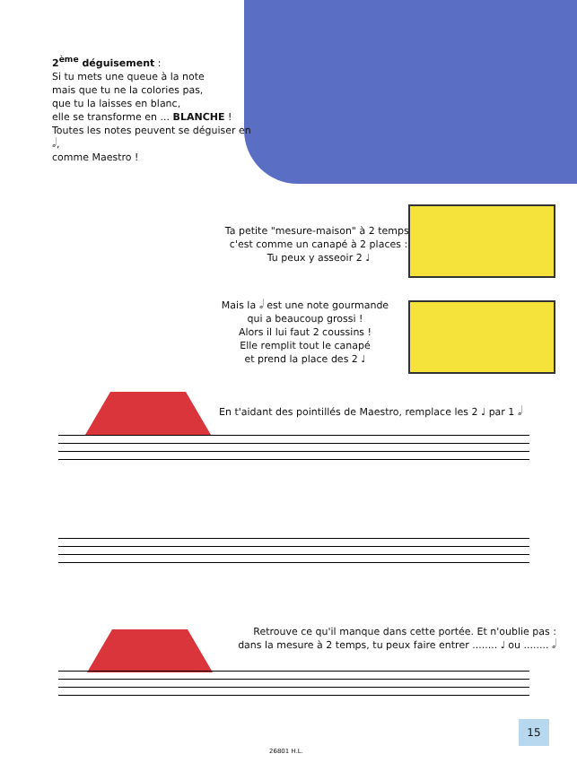2<sup>ème</sup> déguisement :
Si tu mets une queue à la note
mais que tu ne la colories pas,
que tu la laisses en blanc,
elle se transforme en ... BLANCHE !
Toutes les notes peuvent se déguiser en 𝅗𝅥,
comme Maestro !
Ta petite "mesure-maison" à 2 temps,
c'est comme un canapé à 2 places :
Tu peux y asseoir 2 ♩
Mais la 𝅗𝅥 est une note gourmande
qui a beaucoup grossi !
Alors il lui faut 2 coussins !
Elle remplit tout le canapé
et prend la place des 2 ♩
En t'aidant des pointillés de Maestro, remplace les 2 ♩ par 1 𝅗𝅥
Retrouve ce qu'il manque dans cette portée. Et n'oublie pas :
dans la mesure à 2 temps, tu peux faire entrer ........ ♩ ou ........ 𝅗𝅥
15
26801 H.L.